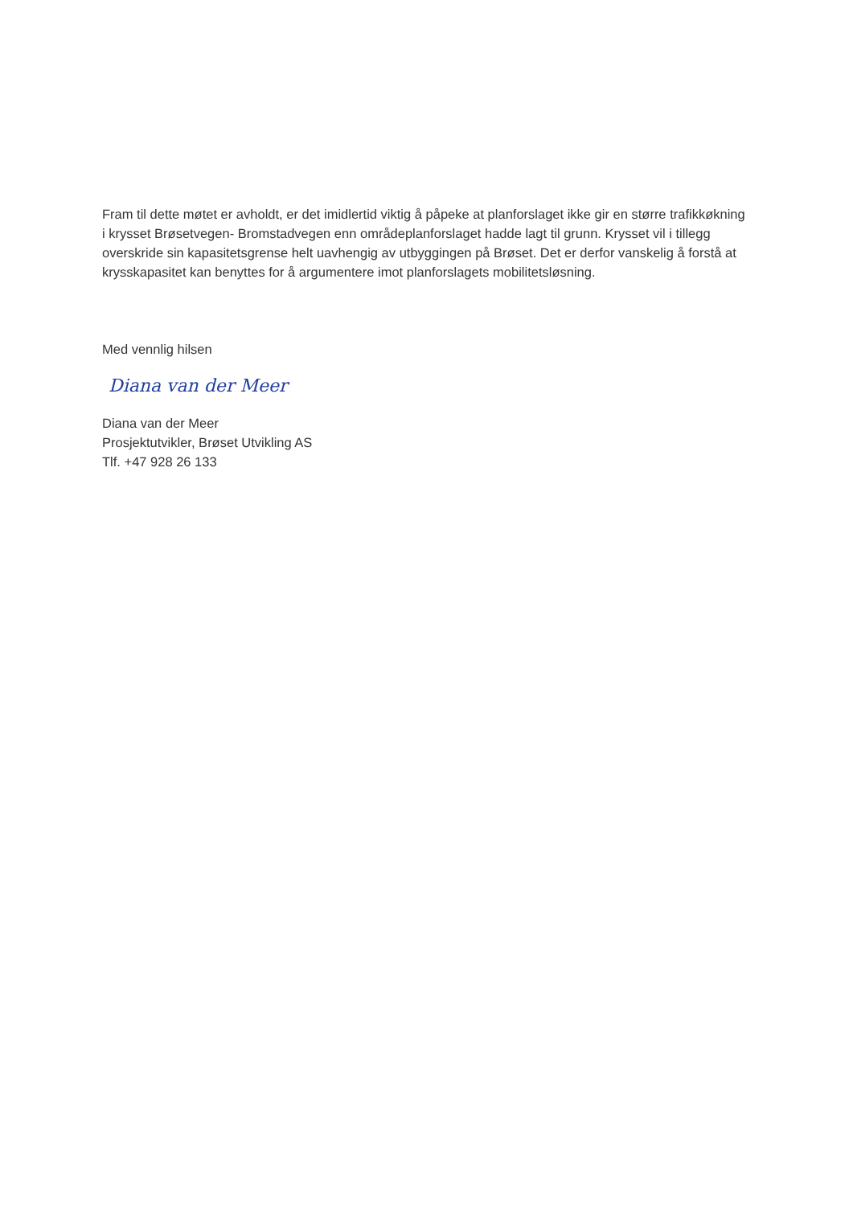Fram til dette møtet er avholdt, er det imidlertid viktig å påpeke at planforslaget ikke gir en større trafikkøkning i krysset Brøsetvegen- Bromstadvegen enn områdeplanforslaget hadde lagt til grunn. Krysset vil i tillegg overskride sin kapasitetsgrense helt uavhengig av utbyggingen på Brøset. Det er derfor vanskelig å forstå at krysskapasitet kan benyttes for å argumentere imot planforslagets mobilitetsløsning.
Med vennlig hilsen
Diana van der Meer
Diana van der Meer
Prosjektutvikler, Brøset Utvikling AS
Tlf. +47 928 26 133